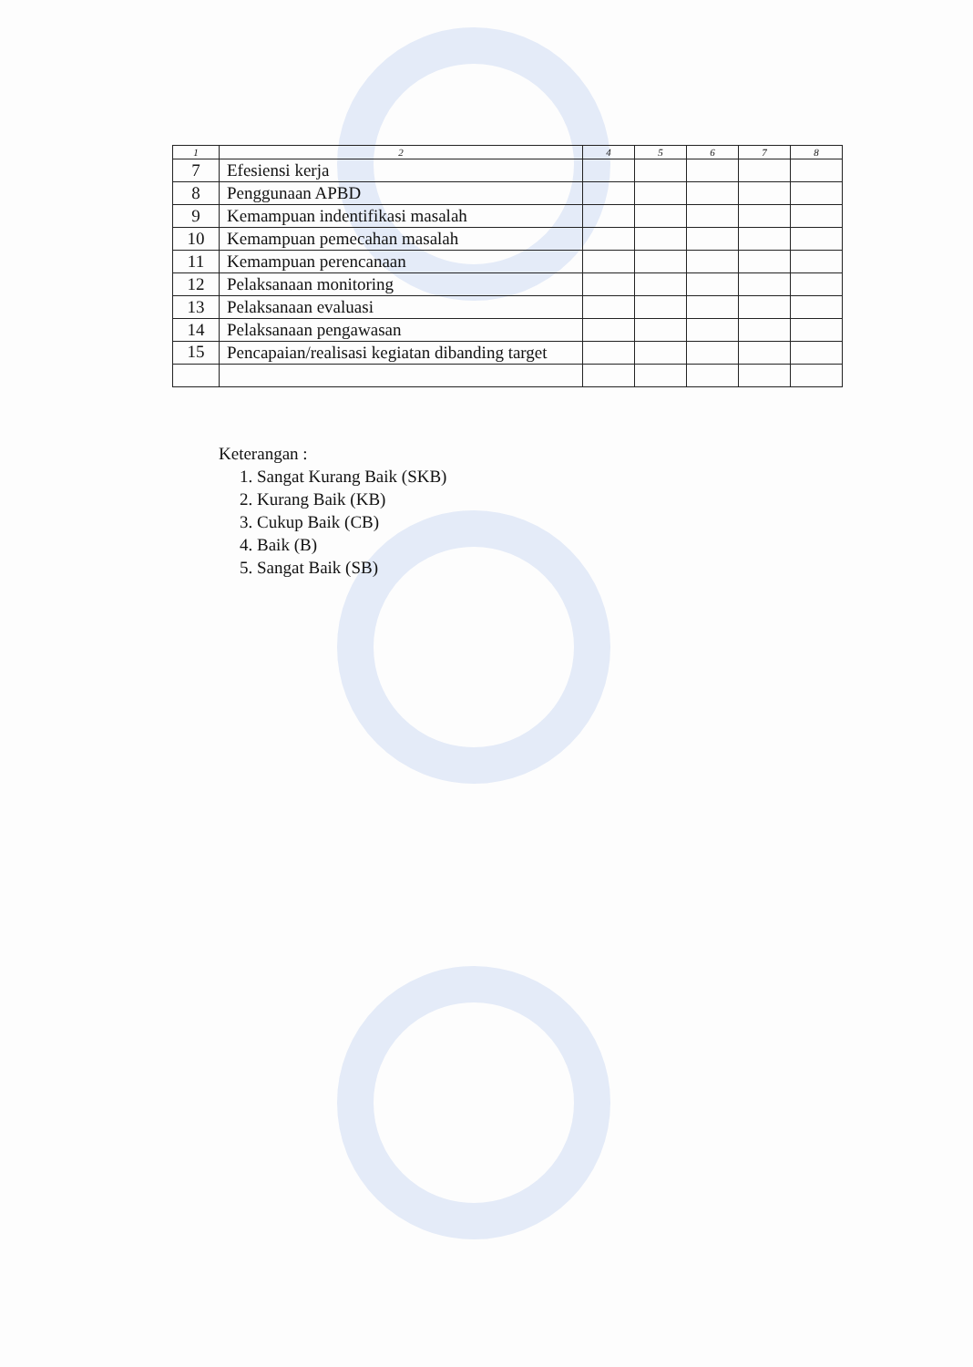| 1 | 2 | 4 | 5 | 6 | 7 | 8 |
| --- | --- | --- | --- | --- | --- | --- |
| 7 | Efesiensi kerja | | | | | |
| 8 | Penggunaan APBD | | | | | |
| 9 | Kemampuan indentifikasi masalah | | | | | |
| 10 | Kemampuan pemecahan masalah | | | | | |
| 11 | Kemampuan perencanaan | | | | | |
| 12 | Pelaksanaan monitoring | | | | | |
| 13 | Pelaksanaan evaluasi | | | | | |
| 14 | Pelaksanaan pengawasan | | | | | |
| 15 | Pencapaian/realisasi kegiatan dibanding target | | | | | |
Keterangan :
1. Sangat Kurang Baik (SKB)
2. Kurang Baik (KB)
3. Cukup Baik (CB)
4. Baik (B)
5. Sangat Baik (SB)